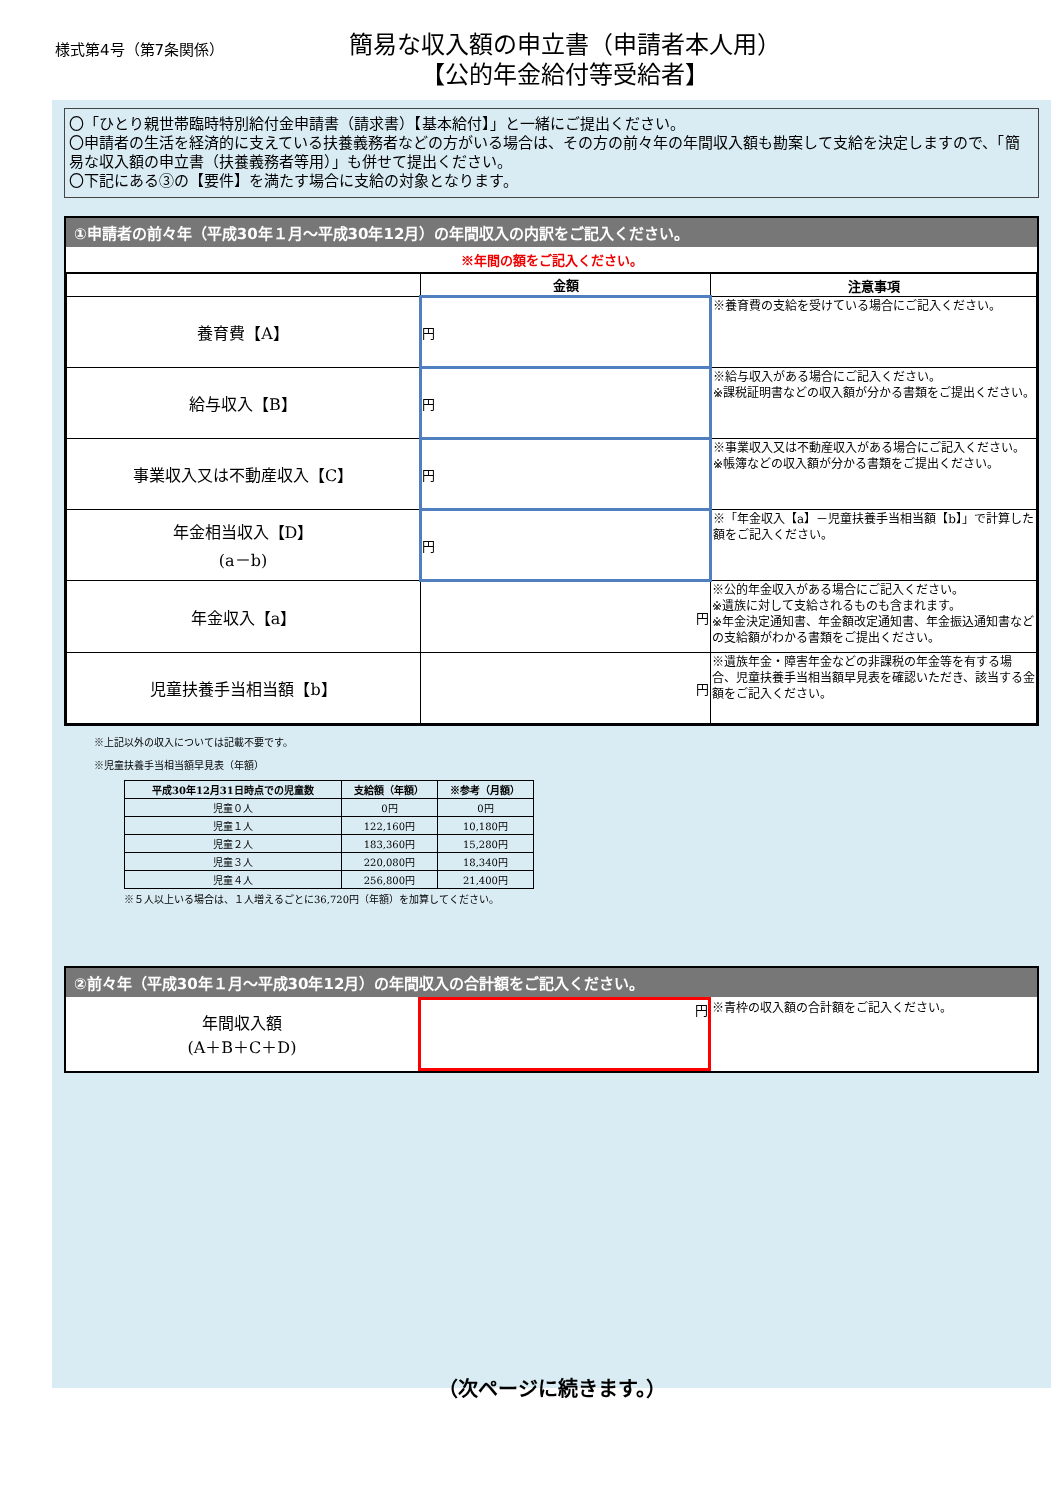様式第4号（第7条関係）
簡易な収入額の申立書（申請者本人用）
【公的年金給付等受給者】
〇「ひとり親世帯臨時特別給付金申請書（請求書）【基本給付】」と一緒にご提出ください。
〇申請者の生活を経済的に支えている扶養義務者などの方がいる場合は、その方の前々年の年間収入額も勘案して支給を決定しますので、「簡易な収入額の申立書（扶養義務者等用）」も併せて提出ください。
〇下記にある③の【要件】を満たす場合に支給の対象となります。
①申請者の前々年（平成30年１月～平成30年12月）の年間収入の内訳をご記入ください。
※年間の額をご記入ください。
| | 金額 | 注意事項 |
| --- | --- | --- |
| 養育費【A】 | 円 | ※養育費の支給を受けている場合にご記入ください。 |
| 給与収入【B】 | 円 | ※給与収入がある場合にご記入ください。 ※課税証明書などの収入額が分かる書類をご提出ください。 |
| 事業収入又は不動産収入【C】 | 円 | ※事業収入又は不動産収入がある場合にご記入ください。 ※帳簿などの収入額が分かる書類をご提出ください。 |
| 年金相当収入【D】 (a－b) | 円 | ※「年金収入【a】－児童扶養手当相当額【b】」で計算した額をご記入ください。 |
| 年金収入【a】 | 円 | ※公的年金収入がある場合にご記入ください。 ※遺族に対して支給されるものも含まれます。 ※年金決定通知書、年金額改定通知書、年金振込通知書などの支給額がわかる書類をご提出ください。 |
| 児童扶養手当相当額【b】 | 円 | ※遺族年金・障害年金などの非課税の年金等を有する場合、児童扶養手当相当額早見表を確認いただき、該当する金額をご記入ください。 |
※上記以外の収入については記載不要です。
※児童扶養手当相当額早見表（年額）
| 平成30年12月31日時点での児童数 | 支給額（年額） | ※参考（月額） |
| --- | --- | --- |
| 児童０人 | 0円 | 0円 |
| 児童１人 | 122,160円 | 10,180円 |
| 児童２人 | 183,360円 | 15,280円 |
| 児童３人 | 220,080円 | 18,340円 |
| 児童４人 | 256,800円 | 21,400円 |
※５人以上いる場合は、１人増えるごとに36,720円（年額）を加算してください。
②前々年（平成30年１月～平成30年12月）の年間収入の合計額をご記入ください。
| 年間収入額 (A＋B＋C＋D) | 円 | ※青枠の収入額の合計額をご記入ください。 |
（次ページに続きます。）